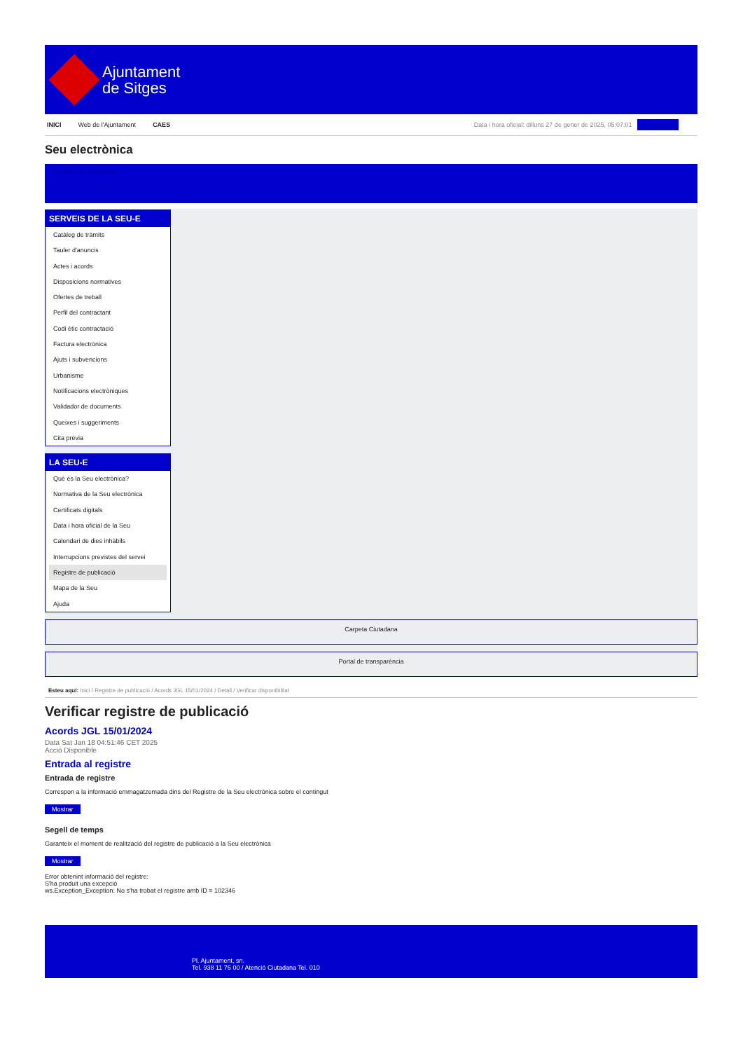Ajuntament
de Sitges
INICI Web de l'Ajuntament CAES
Data i hora oficial: dilluns 27 de gener de 2025, 05:07:01 Directorios
Seu electrònica
Obtenir còpia autèntica
SERVEIS DE LA SEU-E
Catàleg de tràmits
Tauler d'anuncis
Actes i acords
Disposicions normatives
Ofertes de treball
Perfil del contractant
Codi ètic contractació
Factura electrònica
Ajuts i subvencions
Urbanisme
Notificacions electròniques
Validador de documents
Queixes i suggeriments
Cita prèvia
LA SEU-E
Què és la Seu electrònica?
Normativa de la Seu electrònica
Certificats digitals
Data i hora oficial de la Seu
Calendari de dies inhàbils
Interrupcions previstes del servei
Registre de publicació
Mapa de la Seu
Ajuda
Carpeta Ciutadana
Portal de transparència
Esteu aquí: Inici / Registre de publicació / Acords JGL 15/01/2024 / Detall / Verificar disponibilitat
Verificar registre de publicació
Acords JGL 15/01/2024
Data Sat Jan 18 04:51:46 CET 2025
Acció Disponible
Entrada al registre
Entrada de registre
Correspon a la informació emmagatzemada dins del Registre de la Seu electrònica sobre el contingut
Mostrar
Segell de temps
Garanteix el moment de realització del registre de publicació a la Seu electrònica
Mostrar
Error obtenint informació del registre:
S'ha produit una excepció
ws.Exception_Exception: No s'ha trobat el registre amb ID = 102346
Pl. Ajuntament, sn.
Tel. 938 11 76 00 / Atenció Ciutadana Tel. 010